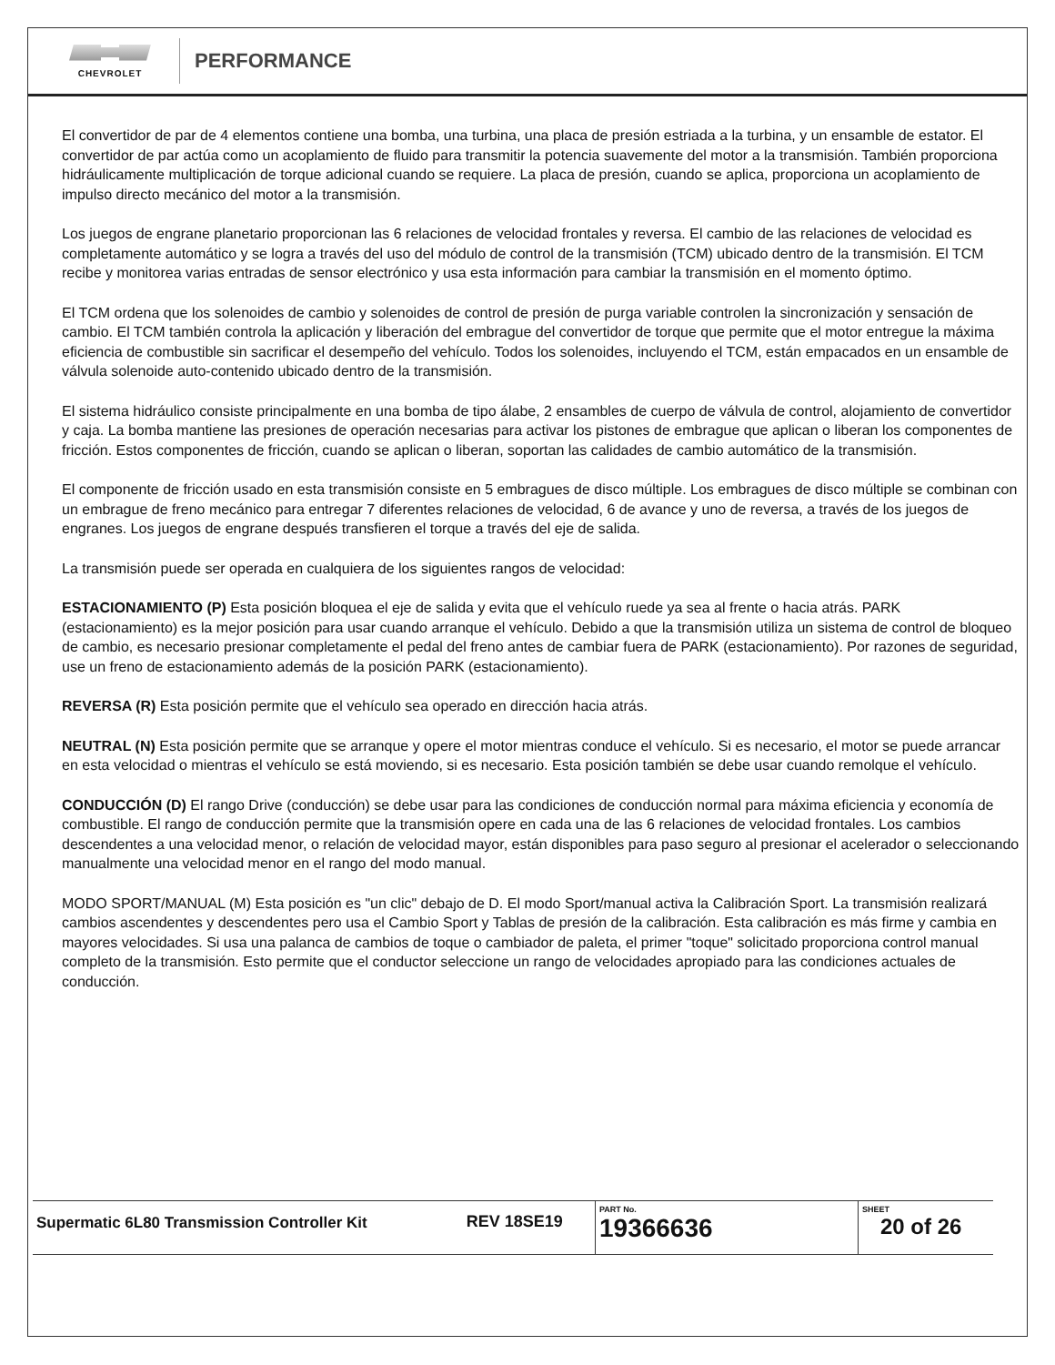CHEVROLET
PERFORMANCE
El convertidor de par de 4 elementos contiene una bomba, una turbina, una placa de presión estriada a la turbina, y un ensamble de estator. El convertidor de par actúa como un acoplamiento de fluido para transmitir la potencia suavemente del motor a la transmisión. También proporciona hidráulicamente multiplicación de torque adicional cuando se requiere. La placa de presión, cuando se aplica, proporciona un acoplamiento de impulso directo mecánico del motor a la transmisión.
Los juegos de engrane planetario proporcionan las 6 relaciones de velocidad frontales y reversa. El cambio de las relaciones de velocidad es completamente automático y se logra a través del uso del módulo de control de la transmisión (TCM) ubicado dentro de la transmisión. El TCM recibe y monitorea varias entradas de sensor electrónico y usa esta información para cambiar la transmisión en el momento óptimo.
El TCM ordena que los solenoides de cambio y solenoides de control de presión de purga variable controlen la sincronización y sensación de cambio. El TCM también controla la aplicación y liberación del embrague del convertidor de torque que permite que el motor entregue la máxima eficiencia de combustible sin sacrificar el desempeño del vehículo. Todos los solenoides, incluyendo el TCM, están empacados en un ensamble de válvula solenoide auto-contenido ubicado dentro de la transmisión.
El sistema hidráulico consiste principalmente en una bomba de tipo álabe, 2 ensambles de cuerpo de válvula de control, alojamiento de convertidor y caja. La bomba mantiene las presiones de operación necesarias para activar los pistones de embrague que aplican o liberan los componentes de fricción. Estos componentes de fricción, cuando se aplican o liberan, soportan las calidades de cambio automático de la transmisión.
El componente de fricción usado en esta transmisión consiste en 5 embragues de disco múltiple. Los embragues de disco múltiple se combinan con un embrague de freno mecánico para entregar 7 diferentes relaciones de velocidad, 6 de avance y uno de reversa, a través de los juegos de engranes. Los juegos de engrane después transfieren el torque a través del eje de salida.
La transmisión puede ser operada en cualquiera de los siguientes rangos de velocidad:
ESTACIONAMIENTO (P) Esta posición bloquea el eje de salida y evita que el vehículo ruede ya sea al frente o hacia atrás. PARK (estacionamiento) es la mejor posición para usar cuando arranque el vehículo. Debido a que la transmisión utiliza un sistema de control de bloqueo de cambio, es necesario presionar completamente el pedal del freno antes de cambiar fuera de PARK (estacionamiento). Por razones de seguridad, use un freno de estacionamiento además de la posición PARK (estacionamiento).
REVERSA (R) Esta posición permite que el vehículo sea operado en dirección hacia atrás.
NEUTRAL (N) Esta posición permite que se arranque y opere el motor mientras conduce el vehículo. Si es necesario, el motor se puede arrancar en esta velocidad o mientras el vehículo se está moviendo, si es necesario. Esta posición también se debe usar cuando remolque el vehículo.
CONDUCCIÓN (D) El rango Drive (conducción) se debe usar para las condiciones de conducción normal para máxima eficiencia y economía de combustible. El rango de conducción permite que la transmisión opere en cada una de las 6 relaciones de velocidad frontales. Los cambios descendentes a una velocidad menor, o relación de velocidad mayor, están disponibles para paso seguro al presionar el acelerador o seleccionando manualmente una velocidad menor en el rango del modo manual.
MODO SPORT/MANUAL (M) Esta posición es "un clic" debajo de D. El modo Sport/manual activa la Calibración Sport. La transmisión realizará cambios ascendentes y descendentes pero usa el Cambio Sport y Tablas de presión de la calibración. Esta calibración es más firme y cambia en mayores velocidades. Si usa una palanca de cambios de toque o cambiador de paleta, el primer "toque" solicitado proporciona control manual completo de la transmisión. Esto permite que el conductor seleccione un rango de velocidades apropiado para las condiciones actuales de conducción.
| Supermatic 6L80 Transmission Controller Kit | REV 18SE19 | PART No. 19366636 | SHEET 20 of 26 |